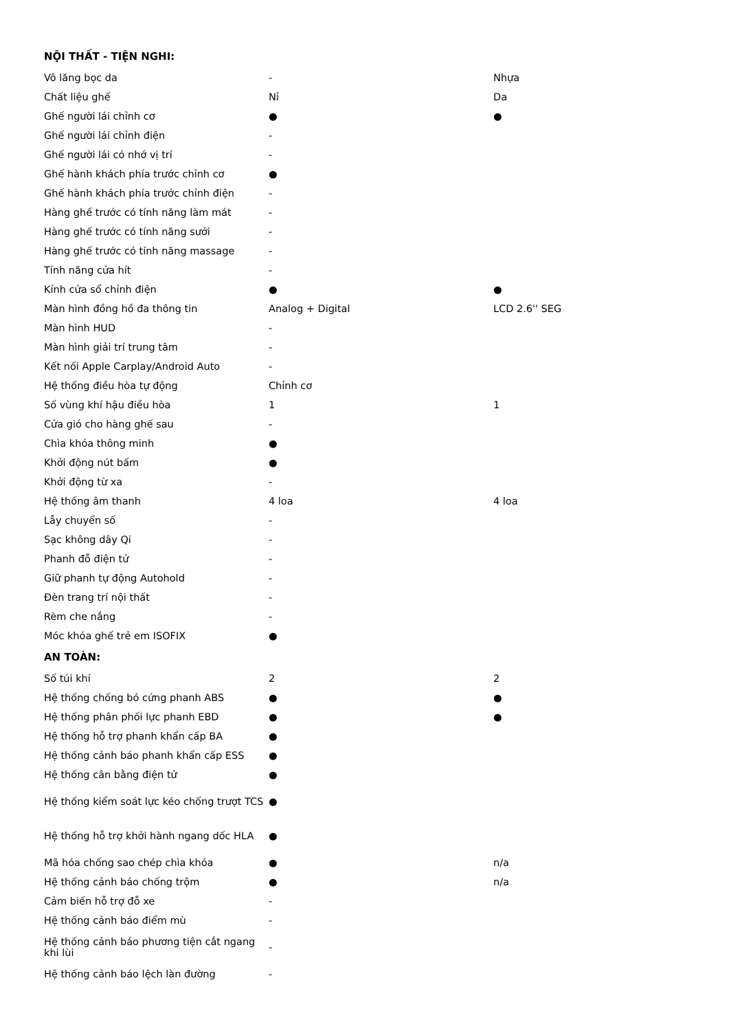| NỘI THẤT - TIỆN NGHI: | | |
| Vô lăng bọc da | - | Nhựa |
| Chất liệu ghế | Nỉ | Da |
| Ghế người lái chỉnh cơ | ● | ● |
| Ghế người lái chỉnh điện | - | |
| Ghế người lái có nhớ vị trí | - | |
| Ghế hành khách phía trước chỉnh cơ | ● | |
| Ghế hành khách phía trước chỉnh điện | - | |
| Hàng ghế trước có tính năng làm mát | - | |
| Hàng ghế trước có tính năng sưởi | - | |
| Hàng ghế trước có tính năng massage | - | |
| Tính năng cửa hít | - | |
| Kính cửa sổ chỉnh điện | ● | ● |
| Màn hình đồng hồ đa thông tin | Analog + Digital | LCD 2.6'' SEG |
| Màn hình HUD | - | |
| Màn hình giải trí trung tâm | - | |
| Kết nối Apple Carplay/Android Auto | - | |
| Hệ thống điều hòa tự động | Chỉnh cơ | |
| Số vùng khí hậu điều hòa | 1 | 1 |
| Cửa gió cho hàng ghế sau | - | |
| Chìa khóa thông minh | ● | |
| Khởi động nút bấm | ● | |
| Khởi động từ xa | - | |
| Hệ thống âm thanh | 4 loa | 4 loa |
| Lẫy chuyển số | - | |
| Sạc không dây Qi | - | |
| Phanh đỗ điện tử | - | |
| Giữ phanh tự động Autohold | - | |
| Đèn trang trí nội thất | - | |
| Rèm che nắng | - | |
| Móc khóa ghế trẻ em ISOFIX | ● | |
| AN TOÀN: | | |
| Số túi khí | 2 | 2 |
| Hệ thống chống bó cứng phanh ABS | ● | ● |
| Hệ thống phân phối lực phanh EBD | ● | ● |
| Hệ thống hỗ trợ phanh khẩn cấp BA | ● | |
| Hệ thống cảnh báo phanh khẩn cấp ESS | ● | |
| Hệ thống cân bằng điện tử | ● | |
| Hệ thống kiểm soát lực kéo chống trượt TCS | ● | |
| Hệ thống hỗ trợ khởi hành ngang dốc HLA | ● | |
| Mã hóa chống sao chép chìa khóa | ● | n/a |
| Hệ thống cảnh báo chống trộm | ● | n/a |
| Cảm biến hỗ trợ đỗ xe | - | |
| Hệ thống cảnh báo điểm mù | - | |
| Hệ thống cảnh báo phương tiện cắt ngang khi lùi | - | |
| Hệ thống cảnh báo lệch làn đường | - | |